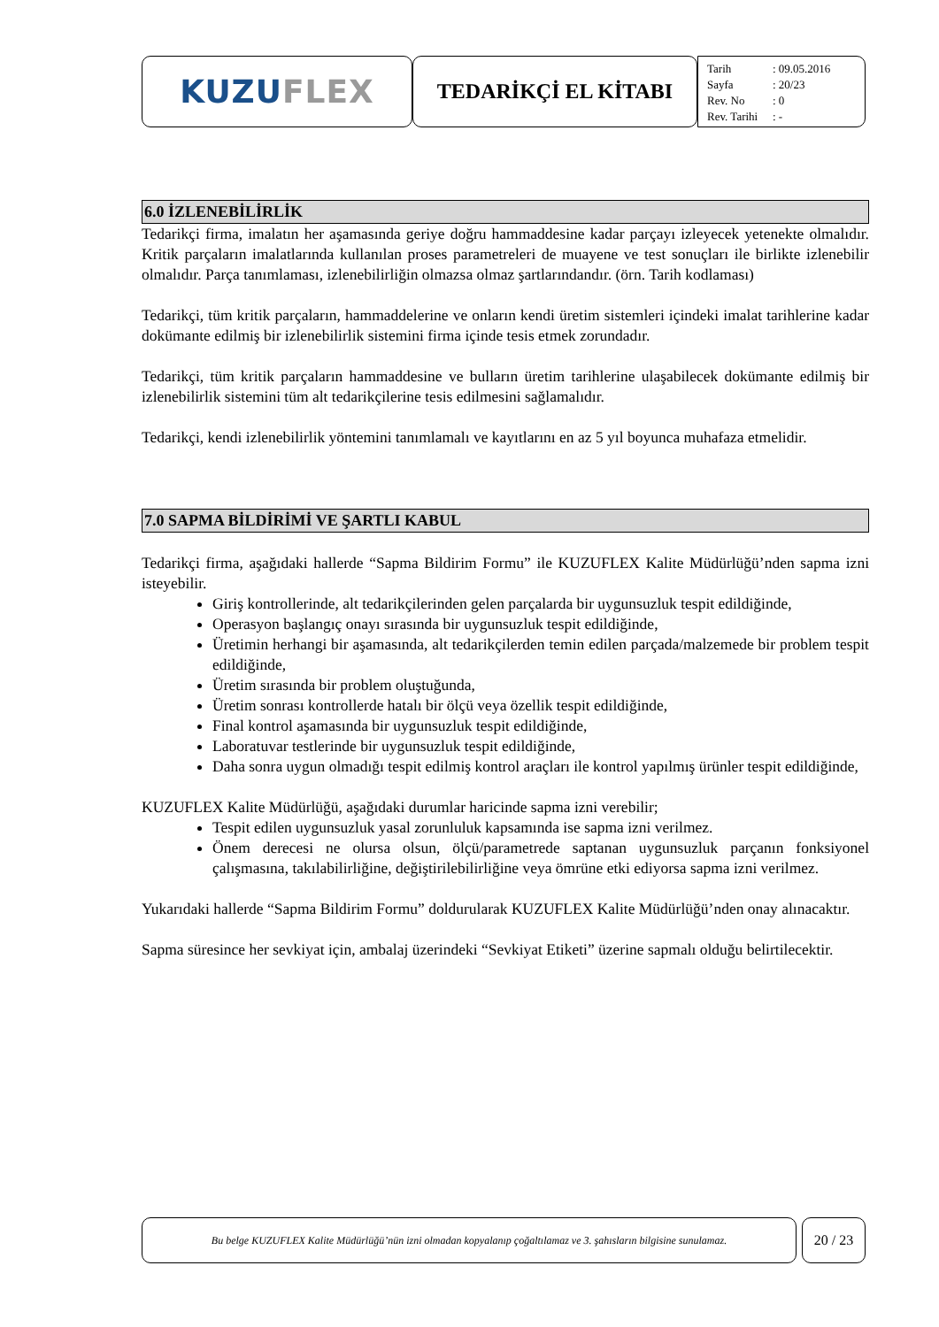KUZU FLEX
TEDARİKÇİ EL KİTABI
| Tarih | : 09.05.2016 |
| Sayfa | : 20/23 |
| Rev. No | : 0 |
| Rev. Tarihi | : - |
6.0 İZLENEBİLİRLİK
Tedarikçi firma, imalatın her aşamasında geriye doğru hammaddesine kadar parçayı izleyecek yetenekte olmalıdır. Kritik parçaların imalatlarında kullanılan proses parametreleri de muayene ve test sonuçları ile birlikte izlenebilir olmalıdır. Parça tanımlaması, izlenebilirliğin olmazsa olmaz şartlarındandır. (örn. Tarih kodlaması)
Tedarikçi, tüm kritik parçaların, hammaddelerine ve onların kendi üretim sistemleri içindeki imalat tarihlerine kadar dokümante edilmiş bir izlenebilirlik sistemini firma içinde tesis etmek zorundadır.
Tedarikçi, tüm kritik parçaların hammaddesine ve bulların üretim tarihlerine ulaşabilecek dokümante edilmiş bir izlenebilirlik sistemini tüm alt tedarikçilerine tesis edilmesini sağlamalıdır.
Tedarikçi, kendi izlenebilirlik yöntemini tanımlamalı ve kayıtlarını en az 5 yıl boyunca muhafaza etmelidir.
7.0 SAPMA BİLDİRİMİ VE ŞARTLI KABUL
Tedarikçi firma, aşağıdaki hallerde “Sapma Bildirim Formu” ile KUZUFLEX Kalite Müdürlüğü’nden sapma izni isteyebilir.
Giriş kontrollerinde, alt tedarikçilerinden gelen parçalarda bir uygunsuzluk tespit edildiğinde,
Operasyon başlangıç onayı sırasında bir uygunsuzluk tespit edildiğinde,
Üretimin herhangi bir aşamasında, alt tedarikçilerden temin edilen parçada/malzemede bir problem tespit edildiğinde,
Üretim sırasında bir problem oluştuğunda,
Üretim sonrası kontrollerde hatalı bir ölçü veya özellik tespit edildiğinde,
Final kontrol aşamasında bir uygunsuzluk tespit edildiğinde,
Laboratuvar testlerinde bir uygunsuzluk tespit edildiğinde,
Daha sonra uygun olmadığı tespit edilmiş kontrol araçları ile kontrol yapılmış ürünler tespit edildiğinde,
KUZUFLEX Kalite Müdürlüğü, aşağıdaki durumlar haricinde sapma izni verebilir;
Tespit edilen uygunsuzluk yasal zorunluluk kapsamında ise sapma izni verilmez.
Önem derecesi ne olursa olsun, ölçü/parametrede saptanan uygunsuzluk parçanın fonksiyonel çalışmasına, takılabilirliğine, değiştirilebilirliğine veya ömrüne etki ediyorsa sapma izni verilmez.
Yukarıdaki hallerde “Sapma Bildirim Formu” doldurularak KUZUFLEX Kalite Müdürlüğü’nden onay alınacaktır.
Sapma süresince her sevkiyat için, ambalaj üzerindeki “Sevkiyat Etiketi” üzerine sapmalı olduğu belirtilecektir.
Bu belge KUZUFLEX Kalite Müdürlüğü’nün izni olmadan kopyalanıp çoğaltılamaz ve 3. şahısların bilgisine sunulamaz.
20 / 23